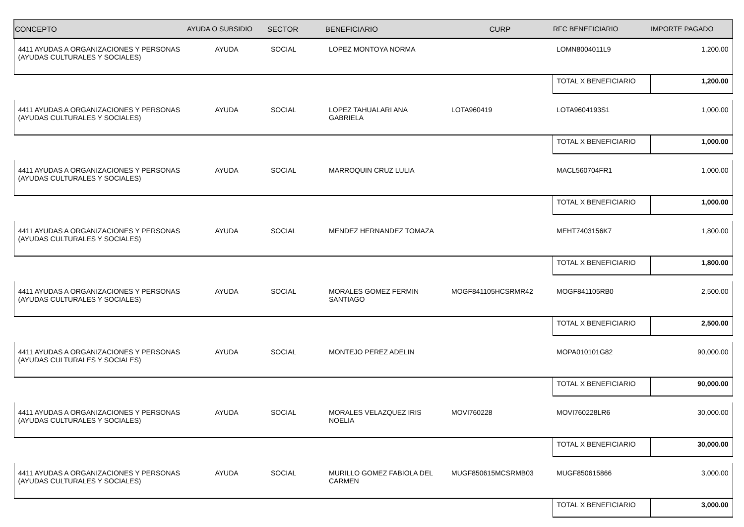| CONCEPTO | AYUDA O SUBSIDIO | SECTOR | BENEFICIARIO | CURP | RFC BENEFICIARIO | IMPORTE PAGADO |
| --- | --- | --- | --- | --- | --- | --- |
| 4411 AYUDAS A ORGANIZACIONES Y PERSONAS (AYUDAS CULTURALES Y SOCIALES) | AYUDA | SOCIAL | LOPEZ MONTOYA NORMA | | LOMN8004011L9 | 1,200.00 |
| | | | | | TOTAL X BENEFICIARIO | 1,200.00 |
| 4411 AYUDAS A ORGANIZACIONES Y PERSONAS (AYUDAS CULTURALES Y SOCIALES) | AYUDA | SOCIAL | LOPEZ TAHUALARI ANA GABRIELA | LOTA960419 | LOTA9604193S1 | 1,000.00 |
| | | | | | TOTAL X BENEFICIARIO | 1,000.00 |
| 4411 AYUDAS A ORGANIZACIONES Y PERSONAS (AYUDAS CULTURALES Y SOCIALES) | AYUDA | SOCIAL | MARROQUIN CRUZ LULIA | | MACL560704FR1 | 1,000.00 |
| | | | | | TOTAL X BENEFICIARIO | 1,000.00 |
| 4411 AYUDAS A ORGANIZACIONES Y PERSONAS (AYUDAS CULTURALES Y SOCIALES) | AYUDA | SOCIAL | MENDEZ HERNANDEZ TOMAZA | | MEHT7403156K7 | 1,800.00 |
| | | | | | TOTAL X BENEFICIARIO | 1,800.00 |
| 4411 AYUDAS A ORGANIZACIONES Y PERSONAS (AYUDAS CULTURALES Y SOCIALES) | AYUDA | SOCIAL | MORALES GOMEZ FERMIN SANTIAGO | MOGF841105HCSRMR42 | MOGF841105RB0 | 2,500.00 |
| | | | | | TOTAL X BENEFICIARIO | 2,500.00 |
| 4411 AYUDAS A ORGANIZACIONES Y PERSONAS (AYUDAS CULTURALES Y SOCIALES) | AYUDA | SOCIAL | MONTEJO PEREZ ADELIN | | MOPA010101G82 | 90,000.00 |
| | | | | | TOTAL X BENEFICIARIO | 90,000.00 |
| 4411 AYUDAS A ORGANIZACIONES Y PERSONAS (AYUDAS CULTURALES Y SOCIALES) | AYUDA | SOCIAL | MORALES VELAZQUEZ IRIS NOELIA | MOVI760228 | MOVI760228LR6 | 30,000.00 |
| | | | | | TOTAL X BENEFICIARIO | 30,000.00 |
| 4411 AYUDAS A ORGANIZACIONES Y PERSONAS (AYUDAS CULTURALES Y SOCIALES) | AYUDA | SOCIAL | MURILLO GOMEZ FABIOLA DEL CARMEN | MUGF850615MCSRMB03 | MUGF850615866 | 3,000.00 |
| | | | | | TOTAL X BENEFICIARIO | 3,000.00 |